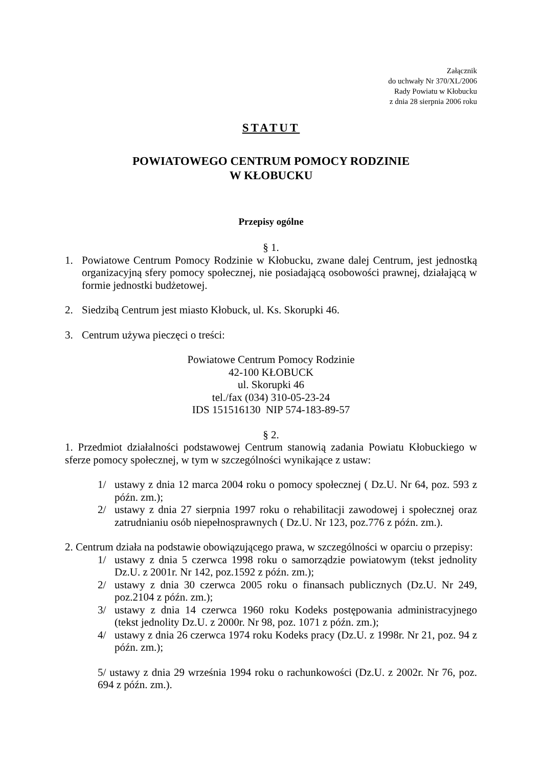Załącznik
do uchwały Nr 370/XL/2006
Rady Powiatu w Kłobucku
z dnia 28 sierpnia 2006 roku
STATUT
POWIATOWEGO CENTRUM POMOCY RODZINIE
W KŁOBUCKU
Przepisy ogólne
§ 1.
1. Powiatowe Centrum Pomocy Rodzinie w Kłobucku, zwane dalej Centrum, jest jednostką organizacyjną sfery pomocy społecznej, nie posiadającą osobowości prawnej, działającą w formie jednostki budżetowej.
2. Siedzibą Centrum jest miasto Kłobuck, ul. Ks. Skorupki 46.
3. Centrum używa pieczęci o treści:
Powiatowe Centrum Pomocy Rodzinie
42-100 KŁOBUCK
ul. Skorupki 46
tel./fax (034) 310-05-23-24
IDS 151516130 NIP 574-183-89-57
§ 2.
1. Przedmiot działalności podstawowej Centrum stanowią zadania Powiatu Kłobuckiego w sferze pomocy społecznej, w tym w szczególności wynikające z ustaw:
1/ ustawy z dnia 12 marca 2004 roku o pomocy społecznej ( Dz.U. Nr 64, poz. 593 z późn. zm.);
2/ ustawy z dnia 27 sierpnia 1997 roku o rehabilitacji zawodowej i społecznej oraz zatrudnianiu osób niepełnosprawnych ( Dz.U. Nr 123, poz.776 z późn. zm.).
2. Centrum działa na podstawie obowiązującego prawa, w szczególności w oparciu o przepisy:
1/ ustawy z dnia 5 czerwca 1998 roku o samorządzie powiatowym (tekst jednolity Dz.U. z 2001r. Nr 142, poz.1592 z późn. zm.);
2/ ustawy z dnia 30 czerwca 2005 roku o finansach publicznych (Dz.U. Nr 249, poz.2104 z późn. zm.);
3/ ustawy z dnia 14 czerwca 1960 roku Kodeks postępowania administracyjnego (tekst jednolity Dz.U. z 2000r. Nr 98, poz. 1071 z późn. zm.);
4/ ustawy z dnia 26 czerwca 1974 roku Kodeks pracy (Dz.U. z 1998r. Nr 21, poz. 94 z późn. zm.);
5/ ustawy z dnia 29 września 1994 roku o rachunkowości (Dz.U. z 2002r. Nr 76, poz. 694 z późn. zm.).